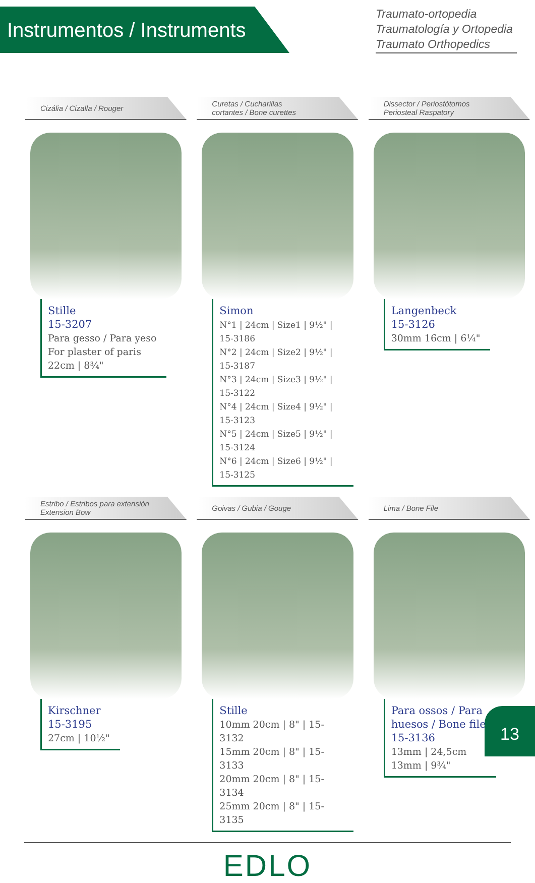Instrumentos / Instruments
Traumato-ortopedia
Traumatología y Ortopedia
Traumato Orthopedics
Cizália / Cizalla / Rouger Curetas / Cucharillas
cortantes / Bone curettes
Dissector / Periostótomos
Periosteal Raspatory
Stille
15-3207
Para gesso / Para yeso
For plaster of paris
22cm | 8¾"
Simon
N°1 | 24cm | Size1 | 9½" | 15-3186
N°2 | 24cm | Size2 | 9½" | 15-3187
N°3 | 24cm | Size3 | 9½" | 15-3122
N°4 | 24cm | Size4 | 9½" | 15-3123
N°5 | 24cm | Size5 | 9½" | 15-3124
N°6 | 24cm | Size6 | 9½" | 15-3125
Langenbeck
15-3126
30mm 16cm | 6¼"
Estribo / Estribos para extensión
Extension Bow
Goivas / Gubia / Gouge Lima / Bone File
Kirschner
15-3195
27cm | 10½"
Stille
10mm 20cm | 8" | 15-3132
15mm 20cm | 8" | 15-3133
20mm 20cm | 8" | 15-3134
25mm 20cm | 8" | 15-3135
Para ossos / Para
huesos / Bone file
15-3136
13mm | 24,5cm
13mm | 9¾"
EDLO
13